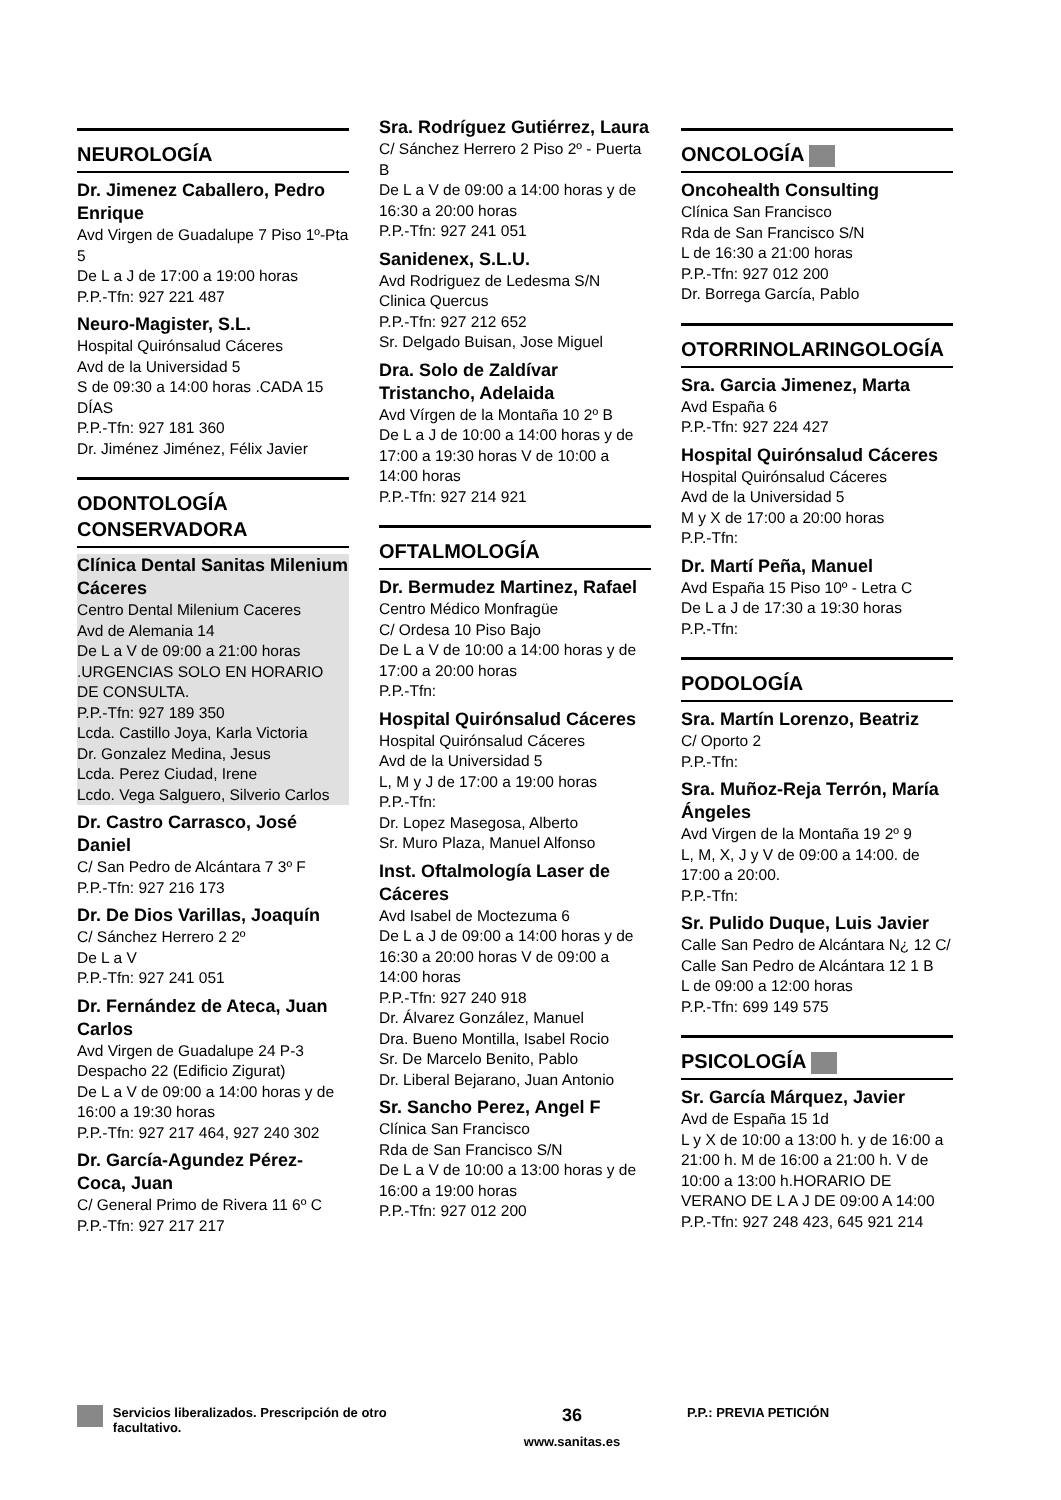NEUROLOGÍA
Dr. Jimenez Caballero, Pedro Enrique
Avd Virgen de Guadalupe 7 Piso 1º-Pta 5
De L a J de 17:00 a 19:00 horas
P.P.-Tfn: 927 221 487
Neuro-Magister, S.L.
Hospital Quirónsalud Cáceres
Avd de la Universidad 5
S de 09:30 a 14:00 horas .CADA 15 DÍAS
P.P.-Tfn: 927 181 360
Dr. Jiménez Jiménez, Félix Javier
ODONTOLOGÍA CONSERVADORA
Clínica Dental Sanitas Milenium Cáceres
Centro Dental Milenium Caceres
Avd de Alemania 14
De L a V de 09:00 a 21:00 horas .URGENCIAS SOLO EN HORARIO DE CONSULTA.
P.P.-Tfn: 927 189 350
Lcda. Castillo Joya, Karla Victoria
Dr. Gonzalez Medina, Jesus
Lcda. Perez Ciudad, Irene
Lcdo. Vega Salguero, Silverio Carlos
Dr. Castro Carrasco, José Daniel
C/ San Pedro de Alcántara 7 3º F
P.P.-Tfn: 927 216 173
Dr. De Dios Varillas, Joaquín
C/ Sánchez Herrero 2 2º
De L a V
P.P.-Tfn: 927 241 051
Dr. Fernández de Ateca, Juan Carlos
Avd Virgen de Guadalupe 24 P-3 Despacho 22 (Edificio Zigurat)
De L a V de 09:00 a 14:00 horas y de 16:00 a 19:30 horas
P.P.-Tfn: 927 217 464, 927 240 302
Dr. García-Agundez Pérez-Coca, Juan
C/ General Primo de Rivera 11 6º C
P.P.-Tfn: 927 217 217
Sra. Rodríguez Gutiérrez, Laura
C/ Sánchez Herrero 2 Piso 2º - Puerta B
De L a V de 09:00 a 14:00 horas y de 16:30 a 20:00 horas
P.P.-Tfn: 927 241 051
Sanidenex, S.L.U.
Avd Rodriguez de Ledesma S/N
Clinica Quercus
P.P.-Tfn: 927 212 652
Sr. Delgado Buisan, Jose Miguel
Dra. Solo de Zaldívar Tristancho, Adelaida
Avd Vírgen de la Montaña 10 2º B
De L a J de 10:00 a 14:00 horas y de 17:00 a 19:30 horas V de 10:00 a 14:00 horas
P.P.-Tfn: 927 214 921
OFTALMOLOGÍA
Dr. Bermudez Martinez, Rafael
Centro Médico Monfragüe
C/ Ordesa 10 Piso Bajo
De L a V de 10:00 a 14:00 horas y de 17:00 a 20:00 horas
P.P.-Tfn:
Hospital Quirónsalud Cáceres
Hospital Quirónsalud Cáceres
Avd de la Universidad 5
L, M y J de 17:00 a 19:00 horas
P.P.-Tfn:
Dr. Lopez Masegosa, Alberto
Sr. Muro Plaza, Manuel Alfonso
Inst. Oftalmología Laser de Cáceres
Avd Isabel de Moctezuma 6
De L a J de 09:00 a 14:00 horas y de 16:30 a 20:00 horas V de 09:00 a 14:00 horas
P.P.-Tfn: 927 240 918
Dr. Álvarez González, Manuel
Dra. Bueno Montilla, Isabel Rocio
Sr. De Marcelo Benito, Pablo
Dr. Liberal Bejarano, Juan Antonio
Sr. Sancho Perez, Angel F
Clínica San Francisco
Rda de San Francisco S/N
De L a V de 10:00 a 13:00 horas y de 16:00 a 19:00 horas
P.P.-Tfn: 927 012 200
ONCOLOGÍA
Oncohealth Consulting
Clínica San Francisco
Rda de San Francisco S/N
L de 16:30 a 21:00 horas
P.P.-Tfn: 927 012 200
Dr. Borrega García, Pablo
OTORRINOLARINGOLOGÍA
Sra. Garcia Jimenez, Marta
Avd España 6
P.P.-Tfn: 927 224 427
Hospital Quirónsalud Cáceres
Hospital Quirónsalud Cáceres
Avd de la Universidad 5
M y X de 17:00 a 20:00 horas
P.P.-Tfn:
Dr. Martí Peña, Manuel
Avd España 15 Piso 10º - Letra C
De L a J de 17:30 a 19:30 horas
P.P.-Tfn:
PODOLOGÍA
Sra. Martín Lorenzo, Beatriz
C/ Oporto 2
P.P.-Tfn:
Sra. Muñoz-Reja Terrón, María Ángeles
Avd Virgen de la Montaña 19 2º 9
L, M, X, J y V de 09:00 a 14:00. de 17:00 a 20:00.
P.P.-Tfn:
Sr. Pulido Duque, Luis Javier
Calle San Pedro de Alcántara N¿ 12 C/ Calle San Pedro de Alcántara 12 1 B
L de 09:00 a 12:00 horas
P.P.-Tfn: 699 149 575
PSICOLOGÍA
Sr. García Márquez, Javier
Avd de España 15 1d
L y X de 10:00 a 13:00 h. y de 16:00 a 21:00 h. M de 16:00 a 21:00 h. V de 10:00 a 13:00 h.HORARIO DE VERANO DE L A J DE 09:00 A 14:00
P.P.-Tfn: 927 248 423, 645 921 214
Servicios liberalizados. Prescripción de otro facultativo.
36
www.sanitas.es
P.P.: PREVIA PETICIÓN